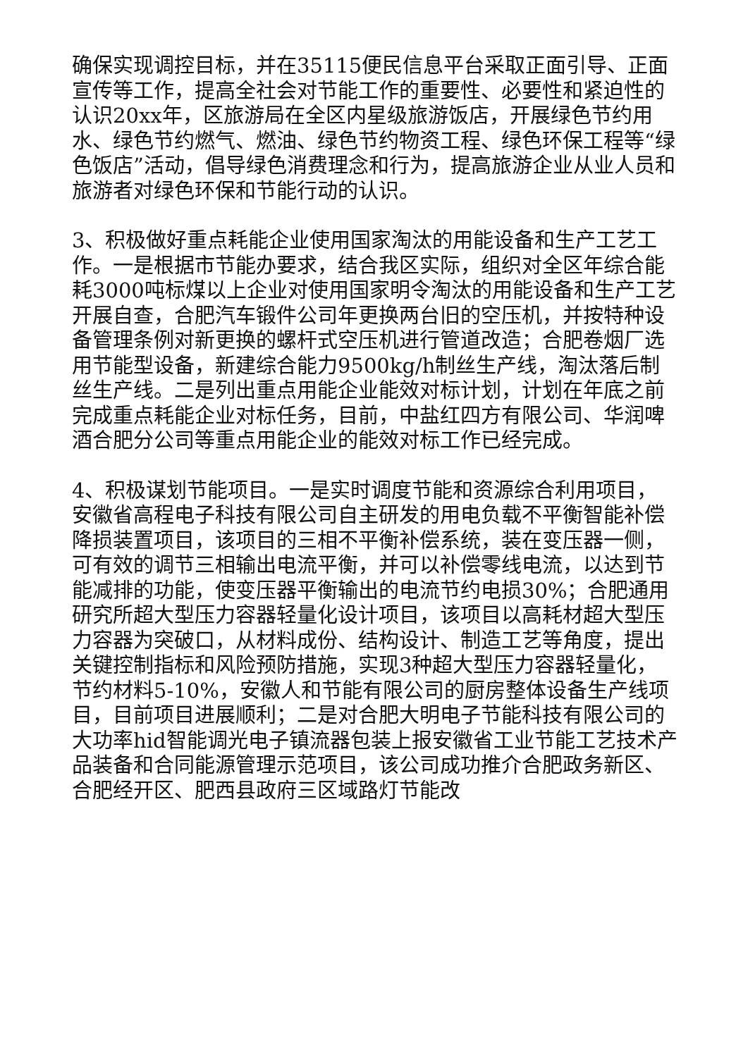确保实现调控目标，并在35115便民信息平台采取正面引导、正面宣传等工作，提高全社会对节能工作的重要性、必要性和紧迫性的认识20xx年，区旅游局在全区内星级旅游饭店，开展绿色节约用水、绿色节约燃气、燃油、绿色节约物资工程、绿色环保工程等“绿色饭店”活动，倡导绿色消费理念和行为，提高旅游企业从业人员和旅游者对绿色环保和节能行动的认识。
3、积极做好重点耗能企业使用国家淘汰的用能设备和生产工艺工作。一是根据市节能办要求，结合我区实际，组织对全区年综合能耗3000吨标煤以上企业对使用国家明令淘汰的用能设备和生产工艺开展自查，合肥汽车锻件公司年更换两台旧的空压机，并按特种设备管理条例对新更换的螺杆式空压机进行管道改造；合肥卷烟厂选用节能型设备，新建综合能力9500kg/h制丝生产线，淘汰落后制丝生产线。二是列出重点用能企业能效对标计划，计划在年底之前完成重点耗能企业对标任务，目前，中盐红四方有限公司、华润啤酒合肥分公司等重点用能企业的能效对标工作已经完成。
4、积极谋划节能项目。一是实时调度节能和资源综合利用项目，安徽省高程电子科技有限公司自主研发的用电负载不平衡智能补偿降损装置项目，该项目的三相不平衡补偿系统，装在变压器一侧，可有效的调节三相输出电流平衡，并可以补偿零线电流，以达到节能减排的功能，使变压器平衡输出的电流节约电损30%；合肥通用研究所超大型压力容器轻量化设计项目，该项目以高耗材超大型压力容器为突破口，从材料成份、结构设计、制造工艺等角度，提出关键控制指标和风险预防措施，实现3种超大型压力容器轻量化，节约材料5-10%，安徽人和节能有限公司的厨房整体设备生产线项目，目前项目进展顺利；二是对合肥大明电子节能科技有限公司的大功率hid智能调光电子镇流器包装上报安徽省工业节能工艺技术产品装备和合同能源管理示范项目，该公司成功推介合肥政务新区、合肥经开区、肥西县政府三区域路灯节能改